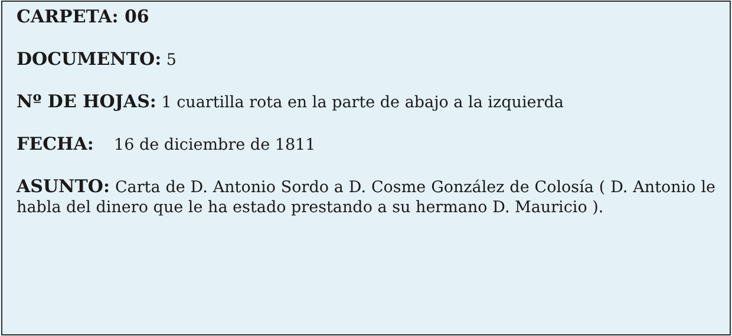CARPETA: 06
DOCUMENTO: 5
Nº DE HOJAS: 1 cuartilla rota en la parte de abajo a la izquierda
FECHA: 16 de diciembre de 1811
ASUNTO: Carta de D. Antonio Sordo a D. Cosme González de Colosía ( D. Antonio le habla del dinero que le ha estado prestando a su hermano D. Mauricio ).